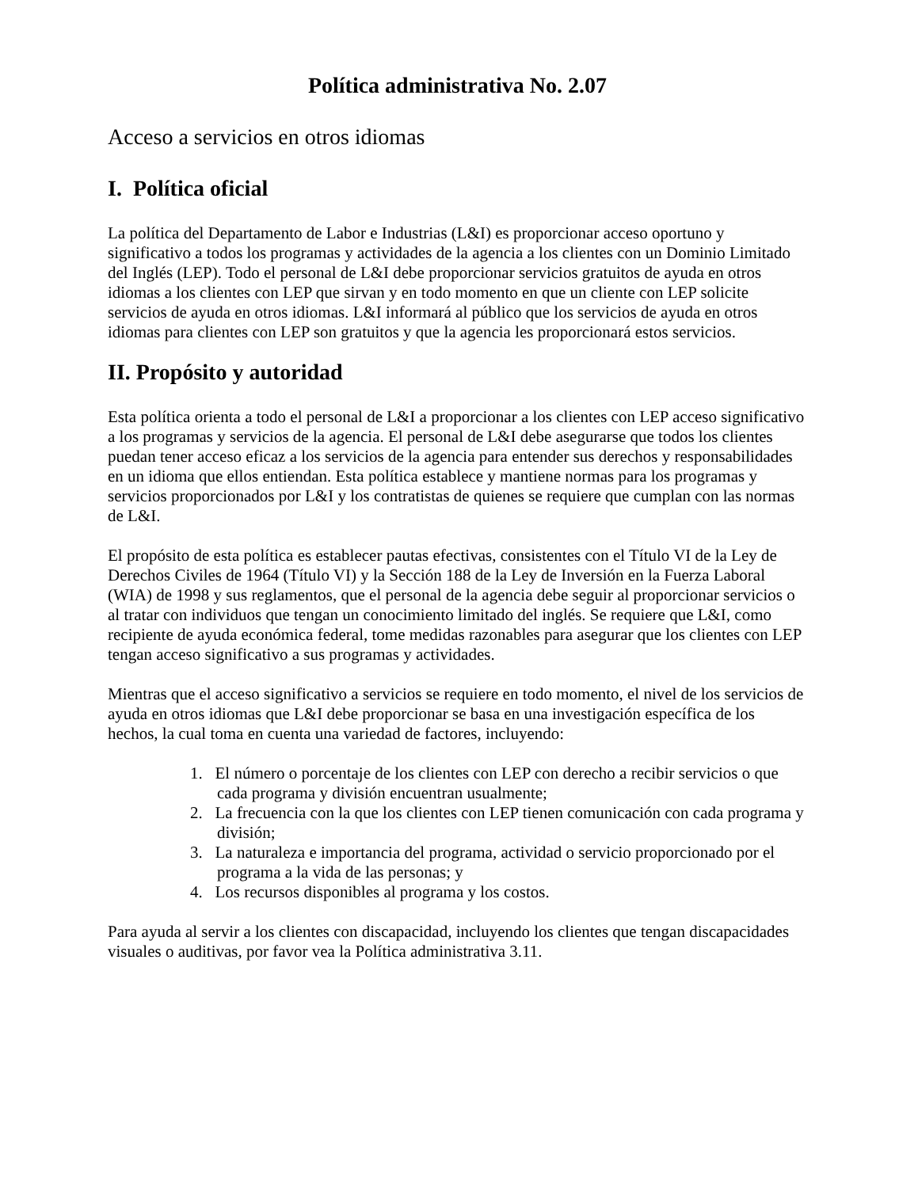Política administrativa No. 2.07
Acceso a servicios en otros idiomas
I. Política oficial
La política del Departamento de Labor e Industrias (L&I) es proporcionar acceso oportuno y significativo a todos los programas y actividades de la agencia a los clientes con un Dominio Limitado del Inglés (LEP). Todo el personal de L&I debe proporcionar servicios gratuitos de ayuda en otros idiomas a los clientes con LEP que sirvan y en todo momento en que un cliente con LEP solicite servicios de ayuda en otros idiomas. L&I informará al público que los servicios de ayuda en otros idiomas para clientes con LEP son gratuitos y que la agencia les proporcionará estos servicios.
II. Propósito y autoridad
Esta política orienta a todo el personal de L&I a proporcionar a los clientes con LEP acceso significativo a los programas y servicios de la agencia. El personal de L&I debe asegurarse que todos los clientes puedan tener acceso eficaz a los servicios de la agencia para entender sus derechos y responsabilidades en un idioma que ellos entiendan. Esta política establece y mantiene normas para los programas y servicios proporcionados por L&I y los contratistas de quienes se requiere que cumplan con las normas de L&I.
El propósito de esta política es establecer pautas efectivas, consistentes con el Título VI de la Ley de Derechos Civiles de 1964 (Título VI) y la Sección 188 de la Ley de Inversión en la Fuerza Laboral (WIA) de 1998 y sus reglamentos, que el personal de la agencia debe seguir al proporcionar servicios o al tratar con individuos que tengan un conocimiento limitado del inglés. Se requiere que L&I, como recipiente de ayuda económica federal, tome medidas razonables para asegurar que los clientes con LEP tengan acceso significativo a sus programas y actividades.
Mientras que el acceso significativo a servicios se requiere en todo momento, el nivel de los servicios de ayuda en otros idiomas que L&I debe proporcionar se basa en una investigación específica de los hechos, la cual toma en cuenta una variedad de factores, incluyendo:
1. El número o porcentaje de los clientes con LEP con derecho a recibir servicios o que cada programa y división encuentran usualmente;
2. La frecuencia con la que los clientes con LEP tienen comunicación con cada programa y división;
3. La naturaleza e importancia del programa, actividad o servicio proporcionado por el programa a la vida de las personas; y
4. Los recursos disponibles al programa y los costos.
Para ayuda al servir a los clientes con discapacidad, incluyendo los clientes que tengan discapacidades visuales o auditivas, por favor vea la Política administrativa 3.11.